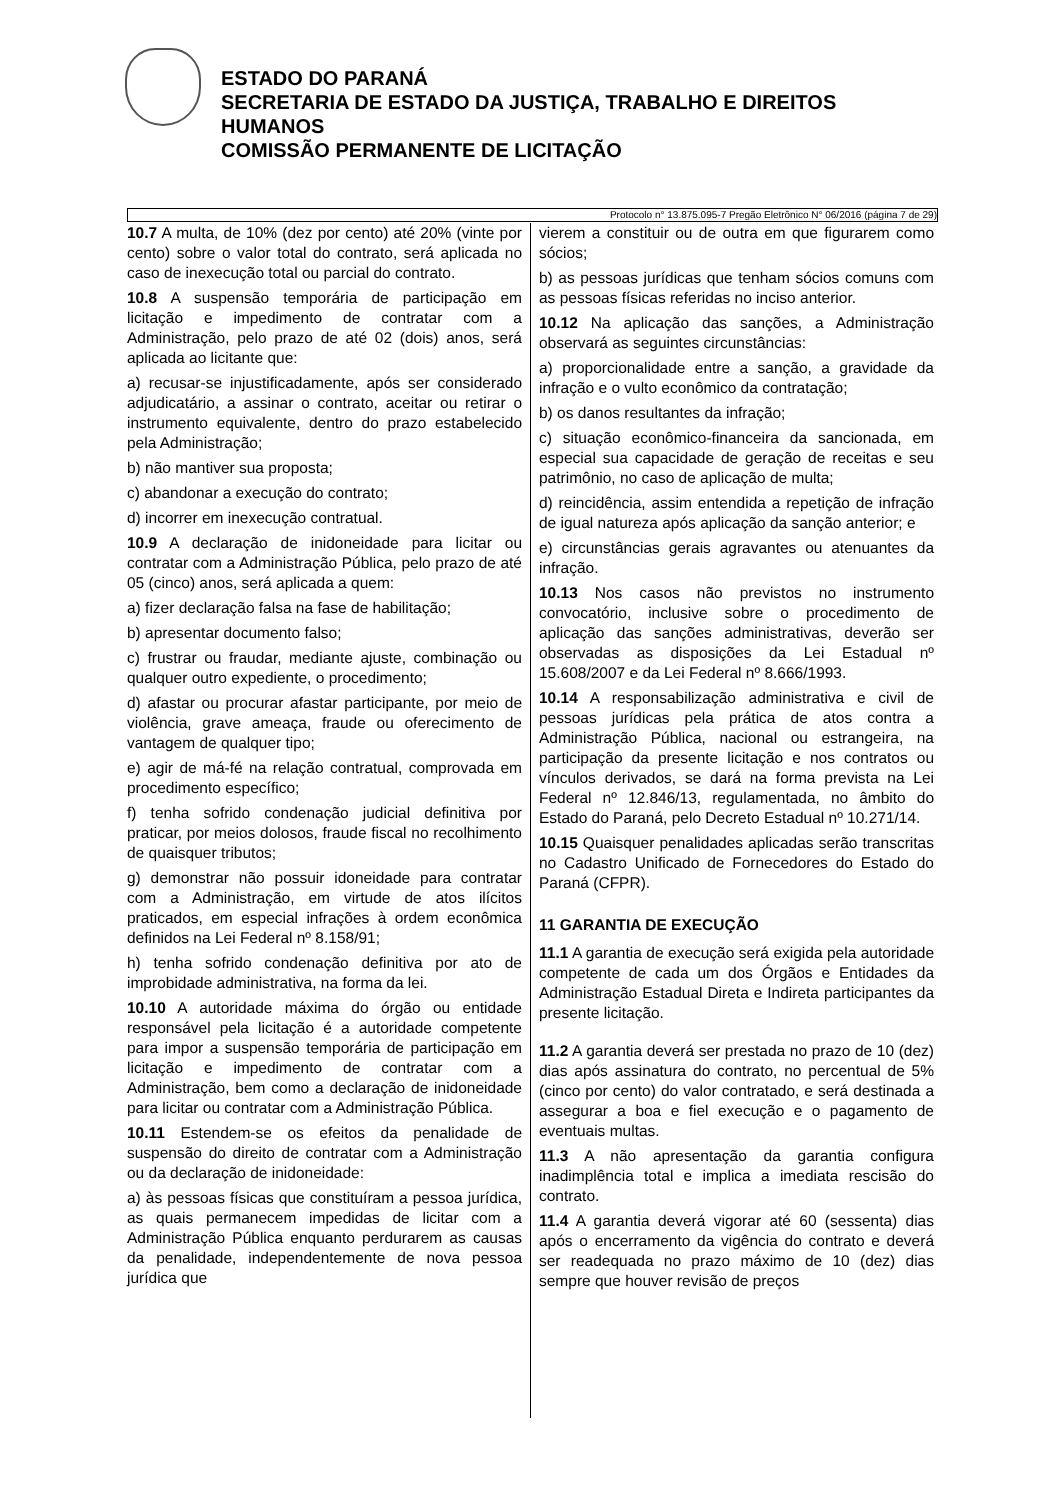ESTADO DO PARANÁ
SECRETARIA DE ESTADO DA JUSTIÇA, TRABALHO E DIREITOS
HUMANOS
COMISSÃO PERMANENTE DE LICITAÇÃO
Protocolo n° 13.875.095-7 Pregão Eletrônico N° 06/2016 (página 7 de 29)
10.7 A multa, de 10% (dez por cento) até 20% (vinte por cento) sobre o valor total do contrato, será aplicada no caso de inexecução total ou parcial do contrato.
10.8 A suspensão temporária de participação em licitação e impedimento de contratar com a Administração, pelo prazo de até 02 (dois) anos, será aplicada ao licitante que:
a) recusar-se injustificadamente, após ser considerado adjudicatário, a assinar o contrato, aceitar ou retirar o instrumento equivalente, dentro do prazo estabelecido pela Administração;
b) não mantiver sua proposta;
c) abandonar a execução do contrato;
d) incorrer em inexecução contratual.
10.9 A declaração de inidoneidade para licitar ou contratar com a Administração Pública, pelo prazo de até 05 (cinco) anos, será aplicada a quem:
a) fizer declaração falsa na fase de habilitação;
b) apresentar documento falso;
c) frustrar ou fraudar, mediante ajuste, combinação ou qualquer outro expediente, o procedimento;
d) afastar ou procurar afastar participante, por meio de violência, grave ameaça, fraude ou oferecimento de vantagem de qualquer tipo;
e) agir de má-fé na relação contratual, comprovada em procedimento específico;
f) tenha sofrido condenação judicial definitiva por praticar, por meios dolosos, fraude fiscal no recolhimento de quaisquer tributos;
g) demonstrar não possuir idoneidade para contratar com a Administração, em virtude de atos ilícitos praticados, em especial infrações à ordem econômica definidos na Lei Federal nº 8.158/91;
h) tenha sofrido condenação definitiva por ato de improbidade administrativa, na forma da lei.
10.10 A autoridade máxima do órgão ou entidade responsável pela licitação é a autoridade competente para impor a suspensão temporária de participação em licitação e impedimento de contratar com a Administração, bem como a declaração de inidoneidade para licitar ou contratar com a Administração Pública.
10.11 Estendem-se os efeitos da penalidade de suspensão do direito de contratar com a Administração ou da declaração de inidoneidade:
a) às pessoas físicas que constituíram a pessoa jurídica, as quais permanecem impedidas de licitar com a Administração Pública enquanto perdurarem as causas da penalidade, independentemente de nova pessoa jurídica que
vierem a constituir ou de outra em que figurarem como sócios;
b) as pessoas jurídicas que tenham sócios comuns com as pessoas físicas referidas no inciso anterior.
10.12 Na aplicação das sanções, a Administração observará as seguintes circunstâncias:
a) proporcionalidade entre a sanção, a gravidade da infração e o vulto econômico da contratação;
b) os danos resultantes da infração;
c) situação econômico-financeira da sancionada, em especial sua capacidade de geração de receitas e seu patrimônio, no caso de aplicação de multa;
d) reincidência, assim entendida a repetição de infração de igual natureza após aplicação da sanção anterior; e
e) circunstâncias gerais agravantes ou atenuantes da infração.
10.13 Nos casos não previstos no instrumento convocatório, inclusive sobre o procedimento de aplicação das sanções administrativas, deverão ser observadas as disposições da Lei Estadual nº 15.608/2007 e da Lei Federal nº 8.666/1993.
10.14 A responsabilização administrativa e civil de pessoas jurídicas pela prática de atos contra a Administração Pública, nacional ou estrangeira, na participação da presente licitação e nos contratos ou vínculos derivados, se dará na forma prevista na Lei Federal nº 12.846/13, regulamentada, no âmbito do Estado do Paraná, pelo Decreto Estadual nº 10.271/14.
10.15 Quaisquer penalidades aplicadas serão transcritas no Cadastro Unificado de Fornecedores do Estado do Paraná (CFPR).
11 GARANTIA DE EXECUÇÃO
11.1 A garantia de execução será exigida pela autoridade competente de cada um dos Órgãos e Entidades da Administração Estadual Direta e Indireta participantes da presente licitação.
11.2 A garantia deverá ser prestada no prazo de 10 (dez) dias após assinatura do contrato, no percentual de 5% (cinco por cento) do valor contratado, e será destinada a assegurar a boa e fiel execução e o pagamento de eventuais multas.
11.3 A não apresentação da garantia configura inadimplência total e implica a imediata rescisão do contrato.
11.4 A garantia deverá vigorar até 60 (sessenta) dias após o encerramento da vigência do contrato e deverá ser readequada no prazo máximo de 10 (dez) dias sempre que houver revisão de preços